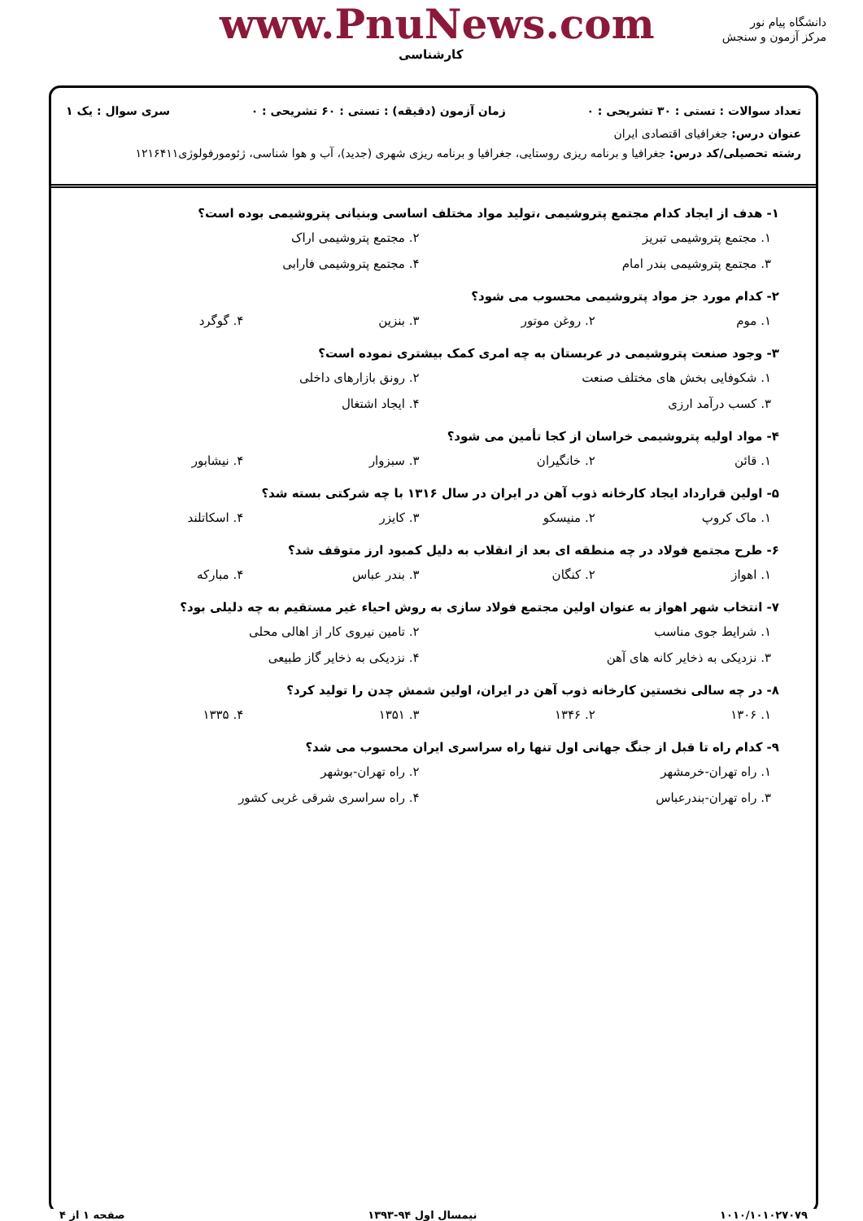www.PnuNews.com
کارشناسی
دانشگاه پیام نور
مرکز آزمون و سنجش
تعداد سوالات : تستی : ۳۰ تشریحی : ۰ زمان آزمون (دقیقه) : تستی : ۶۰ تشریحی : ۰ سری سوال : یک ۱
عنوان درس: جغرافیای اقتصادی ایران
رشته تحصیلی/کد درس: جغرافیا و برنامه ریزی روستایی، جغرافیا و برنامه ریزی شهری (جدید)، آب و هوا شناسی، ژئومورفولوژی۱۲۱۶۴۱۱
۱- هدف از ایجاد کدام مجتمع پتروشیمی ،تولید مواد مختلف اساسی وبنیانی پتروشیمی بوده است؟
۱. مجتمع پتروشیمی تبریز ۲. مجتمع پتروشیمی اراک ۳. مجتمع پتروشیمی بندر امام ۴. مجتمع پتروشیمی فارابی
۲- کدام مورد جز مواد پتروشیمی محسوب می شود؟
۱. موم ۲. روغن موتور ۳. بنزین ۴. گوگرد
۳- وجود صنعت پتروشیمی در عربستان به چه امری کمک بیشتری نموده است؟
۱. شکوفایی بخش های مختلف صنعت ۲. رونق بازارهای داخلی ۳. کسب درآمد ارزی ۴. ایجاد اشتغال
۴- مواد اولیه پتروشیمی خراسان از کجا تأمین می شود؟
۱. قائن ۲. خانگیران ۳. سبزوار ۴. نیشابور
۵- اولین قرارداد ایجاد کارخانه ذوب آهن در ایران در سال ۱۳۱۶ با چه شرکتی بسته شد؟
۱. ماک کروپ ۲. منیسکو ۳. کایزر ۴. اسکاتلند
۶- طرح مجتمع فولاد در چه منطقه ای بعد از انقلاب به دلیل کمبود ارز متوقف شد؟
۱. اهواز ۲. کنگان ۳. بندر عباس ۴. مبارکه
۷- انتخاب شهر اهواز به عنوان اولین مجتمع فولاد سازی به روش احیاء غیر مستقیم به چه دلیلی بود؟
۱. شرایط جوی مناسب ۲. تامین نیروی کار از اهالی محلی ۳. نزدیکی به ذخایر کانه های آهن ۴. نزدیکی به ذخایر گاز طبیعی
۸- در چه سالی نخستین کارخانه ذوب آهن در ایران، اولین شمش چدن را تولید کرد؟
۱. ۱۳۰۶ ۲. ۱۳۴۶ ۳. ۱۳۵۱ ۴. ۱۳۳۵
۹- کدام راه تا قبل از جنگ جهانی اول تنها راه سراسری ایران محسوب می شد؟
۱. راه تهران-خرمشهر ۲. راه تهران-بوشهر ۳. راه تهران-بندرعباس ۴. راه سراسری شرقی غربی کشور
۱۰۱۰/۱۰۱۰۲۷۰۷۹ نیمسال اول ۹۴-۱۳۹۳ صفحه ۱ از ۴